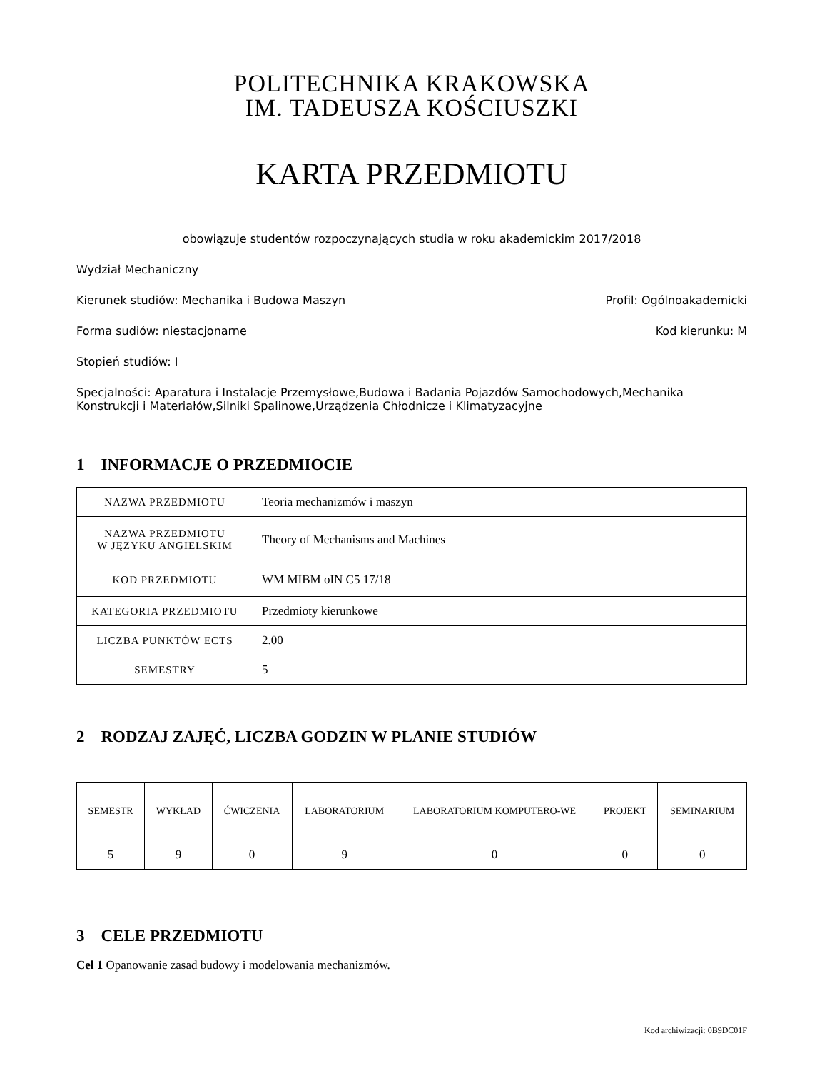POLITECHNIKA KRAKOWSKA
IM. TADEUSZA KOŚCIUSZKI
KARTA PRZEDMIOTU
obowiązuje studentów rozpoczynających studia w roku akademickim 2017/2018
Wydział Mechaniczny
Kierunek studiów: Mechanika i Budowa Maszyn Profil: Ogólnoakademicki
Forma sudiów: niestacjonarne Kod kierunku: M
Stopień studiów: I
Specjalności: Aparatura i Instalacje Przemysłowe,Budowa i Badania Pojazdów Samochodowych,Mechanika Konstrukcji i Materiałów,Silniki Spalinowe,Urządzenia Chłodnicze i Klimatyzacyjne
1 INFORMACJE O PRZEDMIOCIE
| NAZWA PRZEDMIOTU | Teoria mechanizmów i maszyn |
| NAZWA PRZEDMIOTU W JĘZYKU ANGIELSKIM | Theory of Mechanisms and Machines |
| KOD PRZEDMIOTU | WM MIBM oIN C5 17/18 |
| KATEGORIA PRZEDMIOTU | Przedmioty kierunkowe |
| LICZBA PUNKTÓW ECTS | 2.00 |
| SEMESTRY | 5 |
2 RODZAJ ZAJĘĆ, LICZBA GODZIN W PLANIE STUDIÓW
| SEMESTR | WYKŁAD | ĆWICZENIA | LABORATORIUM | LABORATORIUM KOMPUTERO-WE | PROJEKT | SEMINARIUM |
| --- | --- | --- | --- | --- | --- | --- |
| 5 | 9 | 0 | 9 | 0 | 0 | 0 |
3 CELE PRZEDMIOTU
Cel 1 Opanowanie zasad budowy i modelowania mechanizmów.
Kod archiwizacji: 0B9DC01F